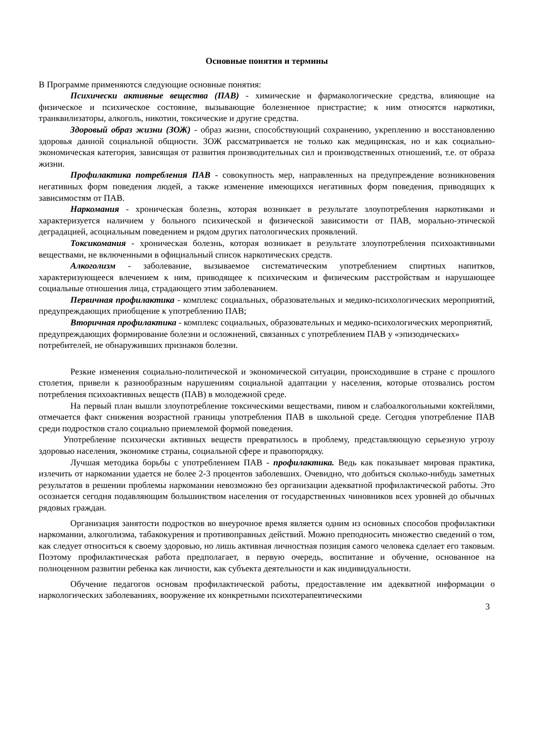Основные понятия и термины
В Программе применяются следующие основные понятия:
Психически активные вещества (ПАВ) - химические и фармакологические средства, влияющие на физическое и психическое состояние, вызывающие болезненное пристрастие; к ним относятся наркотики, транквилизаторы, алкоголь, никотин, токсические и другие средства.
Здоровый образ жизни (ЗОЖ) - образ жизни, способствующий сохранению, укреплению и восстановлению здоровья данной социальной общности. ЗОЖ рассматривается не только как медицинская, но и как социально-экономическая категория, зависящая от развития производительных сил и производственных отношений, т.е. от образа жизни.
Профилактика потребления ПАВ - совокупность мер, направленных на предупреждение возникновения негативных форм поведения людей, а также изменение имеющихся негативных форм поведения, приводящих к зависимостям от ПАВ.
Наркомания - хроническая болезнь, которая возникает в результате злоупотребления наркотиками и характеризуется наличием у больного психической и физической зависимости от ПАВ, морально-этической деградацией, асоциальным поведением и рядом других патологических проявлений.
Токсикомания - хроническая болезнь, которая возникает в результате злоупотребления психоактивными веществами, не включенными в официальный список наркотических средств.
Алкоголизм - заболевание, вызываемое систематическим употреблением спиртных напитков, характеризующееся влечением к ним, приводящее к психическим и физическим расстройствам и нарушающее социальные отношения лица, страдающего этим заболеванием.
Первичная профилактика - комплекс социальных, образовательных и медико-психологических мероприятий, предупреждающих приобщение к употреблению ПАВ;
Вторичная профилактика - комплекс социальных, образовательных и медико-психологических мероприятий, предупреждающих формирование болезни и осложнений, связанных с употреблением ПАВ у «эпизодических» потребителей, не обнаруживших признаков болезни.
Резкие изменения социально-политической и экономической ситуации, происходившие в стране с прошлого столетия, привели к разнообразным нарушениям социальной адаптации у населения, которые отозвались ростом потребления психоактивных веществ (ПАВ) в молодежной среде.
На первый план вышли злоупотребление токсическими веществами, пивом и слабоалкогольными коктейлями, отмечается факт снижения возрастной границы употребления ПАВ в школьной среде. Сегодня употребление ПАВ среди подростков стало социально приемлемой формой поведения.
Употребление психически активных веществ превратилось в проблему, представляющую серьезную угрозу здоровью населения, экономике страны, социальной сфере и правопорядку.
Лучшая методика борьбы с употреблением ПАВ - профилактика. Ведь как показывает мировая практика, излечить от наркомании удается не более 2-3 процентов заболевших. Очевидно, что добиться сколько-нибудь заметных результатов в решении проблемы наркомании невозможно без организации адекватной профилактической работы. Это осознается сегодня подавляющим большинством населения от государственных чиновников всех уровней до обычных рядовых граждан.
Организация занятости подростков во внеурочное время является одним из основных способов профилактики наркомании, алкоголизма, табакокурения и противоправных действий. Можно преподносить множество сведений о том, как следует относиться к своему здоровью, но лишь активная личностная позиция самого человека сделает его таковым. Поэтому профилактическая работа предполагает, в первую очередь, воспитание и обучение, основанное на полноценном развитии ребенка как личности, как субъекта деятельности и как индивидуальности.
Обучение педагогов основам профилактической работы, предоставление им адекватной информации о наркологических заболеваниях, вооружение их конкретными психотерапевтическими
3